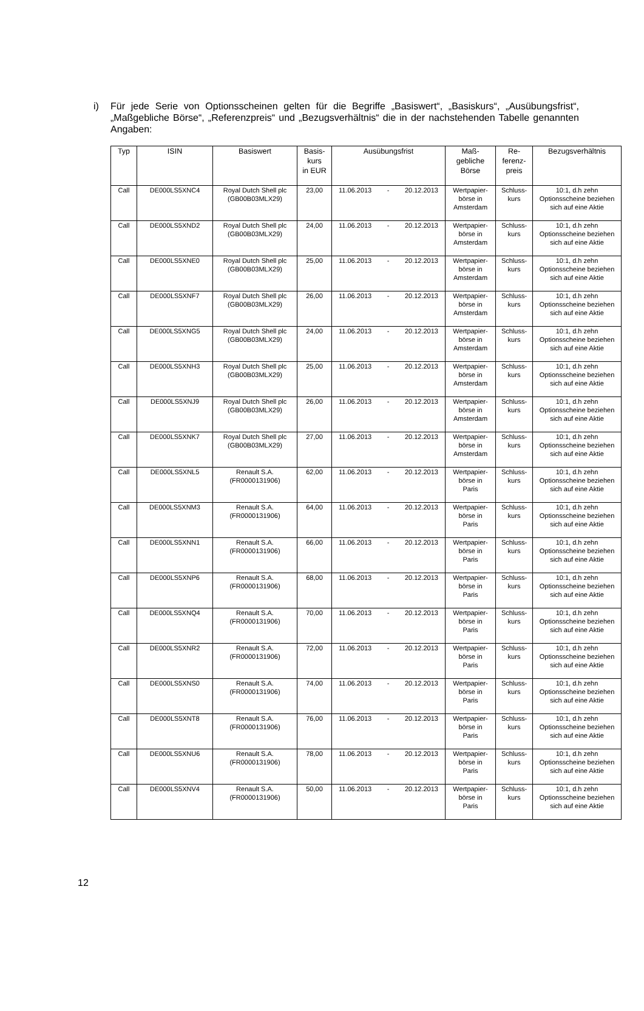i) Für jede Serie von Optionsscheinen gelten für die Begriffe „Basiswert“, „Basiskurs“, „Ausübungsfrist“, „Maßgebliche Börse“, „Referenzpreis“ und „Bezugsverhältnis“ die in der nachstehenden Tabelle genannten Angaben:
| Typ | ISIN | Basiswert | Basis- kurs in EUR | Ausübungsfrist | Maß- gebliche Börse | Re- ferenz- preis | Bezugsverhältnis |
| --- | --- | --- | --- | --- | --- | --- | --- |
| Call | DE000LS5XNC4 | Royal Dutch Shell plc (GB00B03MLX29) | 23,00 | 11.06.2013 - 20.12.2013 | Wertpapier- börse in Amsterdam | Schluss- kurs | 10:1, d.h zehn Optionsscheine beziehen sich auf eine Aktie |
| Call | DE000LS5XND2 | Royal Dutch Shell plc (GB00B03MLX29) | 24,00 | 11.06.2013 - 20.12.2013 | Wertpapier- börse in Amsterdam | Schluss- kurs | 10:1, d.h zehn Optionsscheine beziehen sich auf eine Aktie |
| Call | DE000LS5XNE0 | Royal Dutch Shell plc (GB00B03MLX29) | 25,00 | 11.06.2013 - 20.12.2013 | Wertpapier- börse in Amsterdam | Schluss- kurs | 10:1, d.h zehn Optionsscheine beziehen sich auf eine Aktie |
| Call | DE000LS5XNF7 | Royal Dutch Shell plc (GB00B03MLX29) | 26,00 | 11.06.2013 - 20.12.2013 | Wertpapier- börse in Amsterdam | Schluss- kurs | 10:1, d.h zehn Optionsscheine beziehen sich auf eine Aktie |
| Call | DE000LS5XNG5 | Royal Dutch Shell plc (GB00B03MLX29) | 24,00 | 11.06.2013 - 20.12.2013 | Wertpapier- börse in Amsterdam | Schluss- kurs | 10:1, d.h zehn Optionsscheine beziehen sich auf eine Aktie |
| Call | DE000LS5XNH3 | Royal Dutch Shell plc (GB00B03MLX29) | 25,00 | 11.06.2013 - 20.12.2013 | Wertpapier- börse in Amsterdam | Schluss- kurs | 10:1, d.h zehn Optionsscheine beziehen sich auf eine Aktie |
| Call | DE000LS5XNJ9 | Royal Dutch Shell plc (GB00B03MLX29) | 26,00 | 11.06.2013 - 20.12.2013 | Wertpapier- börse in Amsterdam | Schluss- kurs | 10:1, d.h zehn Optionsscheine beziehen sich auf eine Aktie |
| Call | DE000LS5XNK7 | Royal Dutch Shell plc (GB00B03MLX29) | 27,00 | 11.06.2013 - 20.12.2013 | Wertpapier- börse in Amsterdam | Schluss- kurs | 10:1, d.h zehn Optionsscheine beziehen sich auf eine Aktie |
| Call | DE000LS5XNL5 | Renault S.A. (FR0000131906) | 62,00 | 11.06.2013 - 20.12.2013 | Wertpapier- börse in Paris | Schluss- kurs | 10:1, d.h zehn Optionsscheine beziehen sich auf eine Aktie |
| Call | DE000LS5XNM3 | Renault S.A. (FR0000131906) | 64,00 | 11.06.2013 - 20.12.2013 | Wertpapier- börse in Paris | Schluss- kurs | 10:1, d.h zehn Optionsscheine beziehen sich auf eine Aktie |
| Call | DE000LS5XNN1 | Renault S.A. (FR0000131906) | 66,00 | 11.06.2013 - 20.12.2013 | Wertpapier- börse in Paris | Schluss- kurs | 10:1, d.h zehn Optionsscheine beziehen sich auf eine Aktie |
| Call | DE000LS5XNP6 | Renault S.A. (FR0000131906) | 68,00 | 11.06.2013 - 20.12.2013 | Wertpapier- börse in Paris | Schluss- kurs | 10:1, d.h zehn Optionsscheine beziehen sich auf eine Aktie |
| Call | DE000LS5XNQ4 | Renault S.A. (FR0000131906) | 70,00 | 11.06.2013 - 20.12.2013 | Wertpapier- börse in Paris | Schluss- kurs | 10:1, d.h zehn Optionsscheine beziehen sich auf eine Aktie |
| Call | DE000LS5XNR2 | Renault S.A. (FR0000131906) | 72,00 | 11.06.2013 - 20.12.2013 | Wertpapier- börse in Paris | Schluss- kurs | 10:1, d.h zehn Optionsscheine beziehen sich auf eine Aktie |
| Call | DE000LS5XNS0 | Renault S.A. (FR0000131906) | 74,00 | 11.06.2013 - 20.12.2013 | Wertpapier- börse in Paris | Schluss- kurs | 10:1, d.h zehn Optionsscheine beziehen sich auf eine Aktie |
| Call | DE000LS5XNT8 | Renault S.A. (FR0000131906) | 76,00 | 11.06.2013 - 20.12.2013 | Wertpapier- börse in Paris | Schluss- kurs | 10:1, d.h zehn Optionsscheine beziehen sich auf eine Aktie |
| Call | DE000LS5XNU6 | Renault S.A. (FR0000131906) | 78,00 | 11.06.2013 - 20.12.2013 | Wertpapier- börse in Paris | Schluss- kurs | 10:1, d.h zehn Optionsscheine beziehen sich auf eine Aktie |
| Call | DE000LS5XNV4 | Renault S.A. (FR0000131906) | 50,00 | 11.06.2013 - 20.12.2013 | Wertpapier- börse in Paris | Schluss- kurs | 10:1, d.h zehn Optionsscheine beziehen sich auf eine Aktie |
12